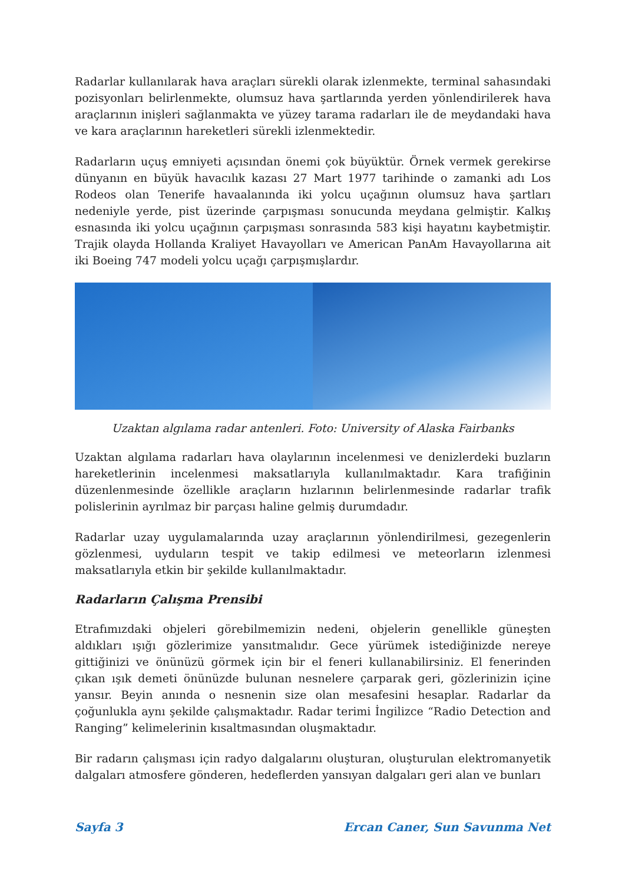Radarlar kullanılarak hava araçları sürekli olarak izlenmekte, terminal sahasındaki pozisyonları belirlenmekte, olumsuz hava şartlarında yerden yönlendirilerek hava araçlarının inişleri sağlanmakta ve yüzey tarama radarları ile de meydandaki hava ve kara araçlarının hareketleri sürekli izlenmektedir.
Radarların uçuş emniyeti açısından önemi çok büyüktür. Örnek vermek gerekirse dünyanın en büyük havacılık kazası 27 Mart 1977 tarihinde o zamanki adı Los Rodeos olan Tenerife havaalanında iki yolcu uçağının olumsuz hava şartları nedeniyle yerde, pist üzerinde çarpışması sonucunda meydana gelmiştir. Kalkış esnasında iki yolcu uçağının çarpışması sonrasında 583 kişi hayatını kaybetmiştir. Trajik olayda Hollanda Kraliyet Havayolları ve American PanAm Havayollarına ait iki Boeing 747 modeli yolcu uçağı çarpışmışlardır.
Uzaktan algılama radar antenleri. Foto: University of Alaska Fairbanks
Uzaktan algılama radarları hava olaylarının incelenmesi ve denizlerdeki buzların hareketlerinin incelenmesi maksatlarıyla kullanılmaktadır. Kara trafiğinin düzenlenmesinde özellikle araçların hızlarının belirlenmesinde radarlar trafik polislerinin ayrılmaz bir parçası haline gelmiş durumdadır.
Radarlar uzay uygulamalarında uzay araçlarının yönlendirilmesi, gezegenlerin gözlenmesi, uyduların tespit ve takip edilmesi ve meteorların izlenmesi maksatlarıyla etkin bir şekilde kullanılmaktadır.
Radarların Çalışma Prensibi
Etrafımızdaki objeleri görebilmemizin nedeni, objelerin genellikle güneşten aldıkları ışığı gözlerimize yansıtmalıdır. Gece yürümek istediğinizde nereye gittiğinizi ve önünüzü görmek için bir el feneri kullanabilirsiniz. El fenerinden çıkan ışık demeti önünüzde bulunan nesnelere çarparak geri, gözlerinizin içine yansır. Beyin anında o nesnenin size olan mesafesini hesaplar. Radarlar da çoğunlukla aynı şekilde çalışmaktadır. Radar terimi İngilizce “Radio Detection and Ranging” kelimelerinin kısaltmasından oluşmaktadır.
Bir radarın çalışması için radyo dalgalarını oluşturan, oluşturulan elektromanyetik dalgaları atmosfere gönderen, hedeflerden yansıyan dalgaları geri alan ve bunları
Sayfa 3 Ercan Caner, Sun Savunma Net